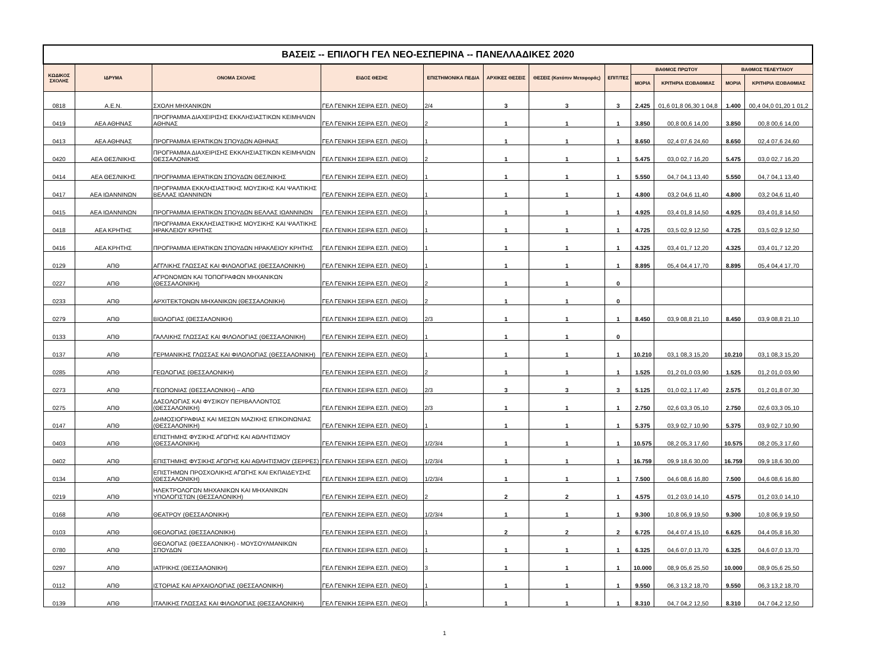| ΒΑΣΕΙΣ -- ΕΠΙΛΟΓΗ ΓΕΛ ΝΕΟ-ΕΣΠΕΡΙΝΑ -- ΠΑΝΕΛΛΑΔΙΚΕΣ 2020 | | | | | | | | | | | |
| ΚΩΔΙΚΟΣ ΣΧΟΛΗΣ | ΙΔΡΥΜΑ | ΟΝΟΜΑ ΣΧΟΛΗΣ | ΕΙΔΟΣ ΘΕΣΗΣ | ΕΠΙΣΤΗΜΟΝΙΚΑ ΠΕΔΙΑ | ΑΡΧΙΚΕΣ ΘΕΣΕΙΣ | ΘΕΣΕΙΣ (Κατόπιν Μεταφοράς) | ΕΠΙΤ/ΤΕΣ | ΒΑΘΜΟΣ ΠΡΩΤΟΥ | | ΒΑΘΜΟΣ ΤΕΛΕΥΤΑΙΟΥ | |
| | | | | | | | | ΜΟΡΙΑ | ΚΡΙΤΗΡΙΑ ΙΣΟΒΑΘΜΙΑΣ | ΜΟΡΙΑ | ΚΡΙΤΗΡΙΑ ΙΣΟΒΑΘΜΙΑΣ |
| 0818 | Α.Ε.Ν. | ΣΧΟΛΗ ΜΗΧΑΝΙΚΩΝ | ΓΕΛ ΓΕΝΙΚΗ ΣΕΙΡΑ ΕΣΠ. (ΝΕΟ) | 2/4 | 3 | 3 | 3 | 2.425 | 01,6 01,8 06,30 1 04,8 | 1.400 | 00,4 04,0 01,20 1 01,2 |
| 0419 | ΑΕΑ ΑΘΗΝΑΣ | ΠΡΟΓΡΑΜΜΑ ΔΙΑΧΕΙΡΙΣΗΣ ΕΚΚΛΗΣΙΑΣΤΙΚΩΝ ΚΕΙΜΗΛΙΩΝ ΑΘΗΝΑΣ | ΓΕΛ ΓΕΝΙΚΗ ΣΕΙΡΑ ΕΣΠ. (ΝΕΟ) | 2 | 1 | 1 | 1 | 3.850 | 00,8 00,6 14,00 | 3.850 | 00,8 00,6 14,00 |
| 0413 | ΑΕΑ ΑΘΗΝΑΣ | ΠΡΟΓΡΑΜΜΑ ΙΕΡΑΤΙΚΩΝ ΣΠΟΥΔΩΝ ΑΘΗΝΑΣ | ΓΕΛ ΓΕΝΙΚΗ ΣΕΙΡΑ ΕΣΠ. (ΝΕΟ) | 1 | 1 | 1 | 1 | 8.650 | 02,4 07,6 24,60 | 8.650 | 02,4 07,6 24,60 |
| 0420 | ΑΕΑ ΘΕΣ/ΝΙΚΗΣ | ΠΡΟΓΡΑΜΜΑ ΔΙΑΧΕΙΡΙΣΗΣ ΕΚΚΛΗΣΙΑΣΤΙΚΩΝ ΚΕΙΜΗΛΙΩΝ ΘΕΣΣΑΛΟΝΙΚΗΣ | ΓΕΛ ΓΕΝΙΚΗ ΣΕΙΡΑ ΕΣΠ. (ΝΕΟ) | 2 | 1 | 1 | 1 | 5.475 | 03,0 02,7 16,20 | 5.475 | 03,0 02,7 16,20 |
| 0414 | ΑΕΑ ΘΕΣ/ΝΙΚΗΣ | ΠΡΟΓΡΑΜΜΑ ΙΕΡΑΤΙΚΩΝ ΣΠΟΥΔΩΝ ΘΕΣ/ΝΙΚΗΣ | ΓΕΛ ΓΕΝΙΚΗ ΣΕΙΡΑ ΕΣΠ. (ΝΕΟ) | 1 | 1 | 1 | 1 | 5.550 | 04,7 04,1 13,40 | 5.550 | 04,7 04,1 13,40 |
| 0417 | ΑΕΑ ΙΩΑΝΝΙΝΩΝ | ΠΡΟΓΡΑΜΜΑ ΕΚΚΛΗΣΙΑΣΤΙΚΗΣ ΜΟΥΣΙΚΗΣ ΚΑΙ ΨΑΛΤΙΚΗΣ ΒΕΛΛΑΣ ΙΩΑΝΝΙΝΩΝ | ΓΕΛ ΓΕΝΙΚΗ ΣΕΙΡΑ ΕΣΠ. (ΝΕΟ) | 1 | 1 | 1 | 1 | 4.800 | 03,2 04,6 11,40 | 4.800 | 03,2 04,6 11,40 |
| 0415 | ΑΕΑ ΙΩΑΝΝΙΝΩΝ | ΠΡΟΓΡΑΜΜΑ ΙΕΡΑΤΙΚΩΝ ΣΠΟΥΔΩΝ ΒΕΛΛΑΣ ΙΩΑΝΝΙΝΩΝ | ΓΕΛ ΓΕΝΙΚΗ ΣΕΙΡΑ ΕΣΠ. (ΝΕΟ) | 1 | 1 | 1 | 1 | 4.925 | 03,4 01,8 14,50 | 4.925 | 03,4 01,8 14,50 |
| 0418 | ΑΕΑ ΚΡΗΤΗΣ | ΠΡΟΓΡΑΜΜΑ ΕΚΚΛΗΣΙΑΣΤΙΚΗΣ ΜΟΥΣΙΚΗΣ ΚΑΙ ΨΑΛΤΙΚΗΣ ΗΡΑΚΛΕΙΟΥ ΚΡΗΤΗΣ | ΓΕΛ ΓΕΝΙΚΗ ΣΕΙΡΑ ΕΣΠ. (ΝΕΟ) | 1 | 1 | 1 | 1 | 4.725 | 03,5 02,9 12,50 | 4.725 | 03,5 02,9 12,50 |
| 0416 | ΑΕΑ ΚΡΗΤΗΣ | ΠΡΟΓΡΑΜΜΑ ΙΕΡΑΤΙΚΩΝ ΣΠΟΥΔΩΝ ΗΡΑΚΛΕΙΟΥ ΚΡΗΤΗΣ | ΓΕΛ ΓΕΝΙΚΗ ΣΕΙΡΑ ΕΣΠ. (ΝΕΟ) | 1 | 1 | 1 | 1 | 4.325 | 03,4 01,7 12,20 | 4.325 | 03,4 01,7 12,20 |
| 0129 | ΑΠΘ | ΑΓΓΛΙΚΗΣ ΓΛΩΣΣΑΣ ΚΑΙ ΦΙΛΟΛΟΓΙΑΣ (ΘΕΣΣΑΛΟΝΙΚΗ) | ΓΕΛ ΓΕΝΙΚΗ ΣΕΙΡΑ ΕΣΠ. (ΝΕΟ) | 1 | 1 | 1 | 1 | 8.895 | 05,4 04,4 17,70 | 8.895 | 05,4 04,4 17,70 |
| 0227 | ΑΠΘ | ΑΓΡΟΝΟΜΩΝ ΚΑΙ ΤΟΠΟΓΡΑΦΩΝ ΜΗΧΑΝΙΚΩΝ (ΘΕΣΣΑΛΟΝΙΚΗ) | ΓΕΛ ΓΕΝΙΚΗ ΣΕΙΡΑ ΕΣΠ. (ΝΕΟ) | 2 | 1 | 1 | 0 | | | | |
| 0233 | ΑΠΘ | ΑΡΧΙΤΕΚΤΟΝΩΝ ΜΗΧΑΝΙΚΩΝ (ΘΕΣΣΑΛΟΝΙΚΗ) | ΓΕΛ ΓΕΝΙΚΗ ΣΕΙΡΑ ΕΣΠ. (ΝΕΟ) | 2 | 1 | 1 | 0 | | | | |
| 0279 | ΑΠΘ | ΒΙΟΛΟΓΙΑΣ (ΘΕΣΣΑΛΟΝΙΚΗ) | ΓΕΛ ΓΕΝΙΚΗ ΣΕΙΡΑ ΕΣΠ. (ΝΕΟ) | 2/3 | 1 | 1 | 1 | 8.450 | 03,9 08,8 21,10 | 8.450 | 03,9 08,8 21,10 |
| 0133 | ΑΠΘ | ΓΑΛΛΙΚΗΣ ΓΛΩΣΣΑΣ ΚΑΙ ΦΙΛΟΛΟΓΙΑΣ (ΘΕΣΣΑΛΟΝΙΚΗ) | ΓΕΛ ΓΕΝΙΚΗ ΣΕΙΡΑ ΕΣΠ. (ΝΕΟ) | 1 | 1 | 1 | 0 | | | | |
| 0137 | ΑΠΘ | ΓΕΡΜΑΝΙΚΗΣ ΓΛΩΣΣΑΣ ΚΑΙ ΦΙΛΟΛΟΓΙΑΣ (ΘΕΣΣΑΛΟΝΙΚΗ) | ΓΕΛ ΓΕΝΙΚΗ ΣΕΙΡΑ ΕΣΠ. (ΝΕΟ) | 1 | 1 | 1 | 1 | 10.210 | 03,1 08,3 15,20 | 10.210 | 03,1 08,3 15,20 |
| 0285 | ΑΠΘ | ΓΕΩΛΟΓΙΑΣ (ΘΕΣΣΑΛΟΝΙΚΗ) | ΓΕΛ ΓΕΝΙΚΗ ΣΕΙΡΑ ΕΣΠ. (ΝΕΟ) | 2 | 1 | 1 | 1 | 1.525 | 01,2 01,0 03,90 | 1.525 | 01,2 01,0 03,90 |
| 0273 | ΑΠΘ | ΓΕΩΠΟΝΙΑΣ (ΘΕΣΣΑΛΟΝΙΚΗ) – ΑΠΘ | ΓΕΛ ΓΕΝΙΚΗ ΣΕΙΡΑ ΕΣΠ. (ΝΕΟ) | 2/3 | 3 | 3 | 3 | 5.125 | 01,0 02,1 17,40 | 2.575 | 01,2 01,8 07,30 |
| 0275 | ΑΠΘ | ΔΑΣΟΛΟΓΙΑΣ ΚΑΙ ΦΥΣΙΚΟΥ ΠΕΡΙΒΑΛΛΟΝΤΟΣ (ΘΕΣΣΑΛΟΝΙΚΗ) | ΓΕΛ ΓΕΝΙΚΗ ΣΕΙΡΑ ΕΣΠ. (ΝΕΟ) | 2/3 | 1 | 1 | 1 | 2.750 | 02,6 03,3 05,10 | 2.750 | 02,6 03,3 05,10 |
| 0147 | ΑΠΘ | ΔΗΜΟΣΙΟΓΡΑΦΙΑΣ ΚΑΙ ΜΕΣΩΝ ΜΑΖΙΚΗΣ ΕΠΙΚΟΙΝΩΝΙΑΣ (ΘΕΣΣΑΛΟΝΙΚΗ) | ΓΕΛ ΓΕΝΙΚΗ ΣΕΙΡΑ ΕΣΠ. (ΝΕΟ) | 1 | 1 | 1 | 1 | 5.375 | 03,9 02,7 10,90 | 5.375 | 03,9 02,7 10,90 |
| 0403 | ΑΠΘ | ΕΠΙΣΤΗΜΗΣ ΦΥΣΙΚΗΣ ΑΓΩΓΗΣ ΚΑΙ ΑΘΛΗΤΙΣΜΟΥ (ΘΕΣΣΑΛΟΝΙΚΗ) | ΓΕΛ ΓΕΝΙΚΗ ΣΕΙΡΑ ΕΣΠ. (ΝΕΟ) | 1/2/3/4 | 1 | 1 | 1 | 10.575 | 08,2 05,3 17,60 | 10.575 | 08,2 05,3 17,60 |
| 0402 | ΑΠΘ | ΕΠΙΣΤΗΜΗΣ ΦΥΣΙΚΗΣ ΑΓΩΓΗΣ ΚΑΙ ΑΘΛΗΤΙΣΜΟΥ (ΣΕΡΡΕΣ) | ΓΕΛ ΓΕΝΙΚΗ ΣΕΙΡΑ ΕΣΠ. (ΝΕΟ) | 1/2/3/4 | 1 | 1 | 1 | 16.759 | 09,9 18,6 30,00 | 16.759 | 09,9 18,6 30,00 |
| 0134 | ΑΠΘ | ΕΠΙΣΤΗΜΩΝ ΠΡΟΣΧΟΛΙΚΗΣ ΑΓΩΓΗΣ ΚΑΙ ΕΚΠΑΙΔΕΥΣΗΣ (ΘΕΣΣΑΛΟΝΙΚΗ) | ΓΕΛ ΓΕΝΙΚΗ ΣΕΙΡΑ ΕΣΠ. (ΝΕΟ) | 1/2/3/4 | 1 | 1 | 1 | 7.500 | 04,6 08,6 16,80 | 7.500 | 04,6 08,6 16,80 |
| 0219 | ΑΠΘ | ΗΛΕΚΤΡΟΛΟΓΩΝ ΜΗΧΑΝΙΚΩΝ ΚΑΙ ΜΗΧΑΝΙΚΩΝ ΥΠΟΛΟΓΙΣΤΩΝ (ΘΕΣΣΑΛΟΝΙΚΗ) | ΓΕΛ ΓΕΝΙΚΗ ΣΕΙΡΑ ΕΣΠ. (ΝΕΟ) | 2 | 2 | 2 | 1 | 4.575 | 01,2 03,0 14,10 | 4.575 | 01,2 03,0 14,10 |
| 0168 | ΑΠΘ | ΘΕΑΤΡΟΥ (ΘΕΣΣΑΛΟΝΙΚΗ) | ΓΕΛ ΓΕΝΙΚΗ ΣΕΙΡΑ ΕΣΠ. (ΝΕΟ) | 1/2/3/4 | 1 | 1 | 1 | 9.300 | 10,8 06,9 19,50 | 9.300 | 10,8 06,9 19,50 |
| 0103 | ΑΠΘ | ΘΕΟΛΟΓΙΑΣ (ΘΕΣΣΑΛΟΝΙΚΗ) | ΓΕΛ ΓΕΝΙΚΗ ΣΕΙΡΑ ΕΣΠ. (ΝΕΟ) | 1 | 2 | 2 | 2 | 6.725 | 04,4 07,4 15,10 | 6.625 | 04,4 05,8 16,30 |
| 0780 | ΑΠΘ | ΘΕΟΛΟΓΙΑΣ (ΘΕΣΣΑΛΟΝΙΚΗ) - ΜΟΥΣΟΥΛΜΑΝΙΚΩΝ ΣΠΟΥΔΩΝ | ΓΕΛ ΓΕΝΙΚΗ ΣΕΙΡΑ ΕΣΠ. (ΝΕΟ) | 1 | 1 | 1 | 1 | 6.325 | 04,6 07,0 13,70 | 6.325 | 04,6 07,0 13,70 |
| 0297 | ΑΠΘ | ΙΑΤΡΙΚΗΣ (ΘΕΣΣΑΛΟΝΙΚΗ) | ΓΕΛ ΓΕΝΙΚΗ ΣΕΙΡΑ ΕΣΠ. (ΝΕΟ) | 3 | 1 | 1 | 1 | 10.000 | 08,9 05,6 25,50 | 10.000 | 08,9 05,6 25,50 |
| 0112 | ΑΠΘ | ΙΣΤΟΡΙΑΣ ΚΑΙ ΑΡΧΑΙΟΛΟΓΙΑΣ (ΘΕΣΣΑΛΟΝΙΚΗ) | ΓΕΛ ΓΕΝΙΚΗ ΣΕΙΡΑ ΕΣΠ. (ΝΕΟ) | 1 | 1 | 1 | 1 | 9.550 | 06,3 13,2 18,70 | 9.550 | 06,3 13,2 18,70 |
| 0139 | ΑΠΘ | ΙΤΑΛΙΚΗΣ ΓΛΩΣΣΑΣ ΚΑΙ ΦΙΛΟΛΟΓΙΑΣ (ΘΕΣΣΑΛΟΝΙΚΗ) | ΓΕΛ ΓΕΝΙΚΗ ΣΕΙΡΑ ΕΣΠ. (ΝΕΟ) | 1 | 1 | 1 | 1 | 8.310 | 04,7 04,2 12,50 | 8.310 | 04,7 04,2 12,50 |
1